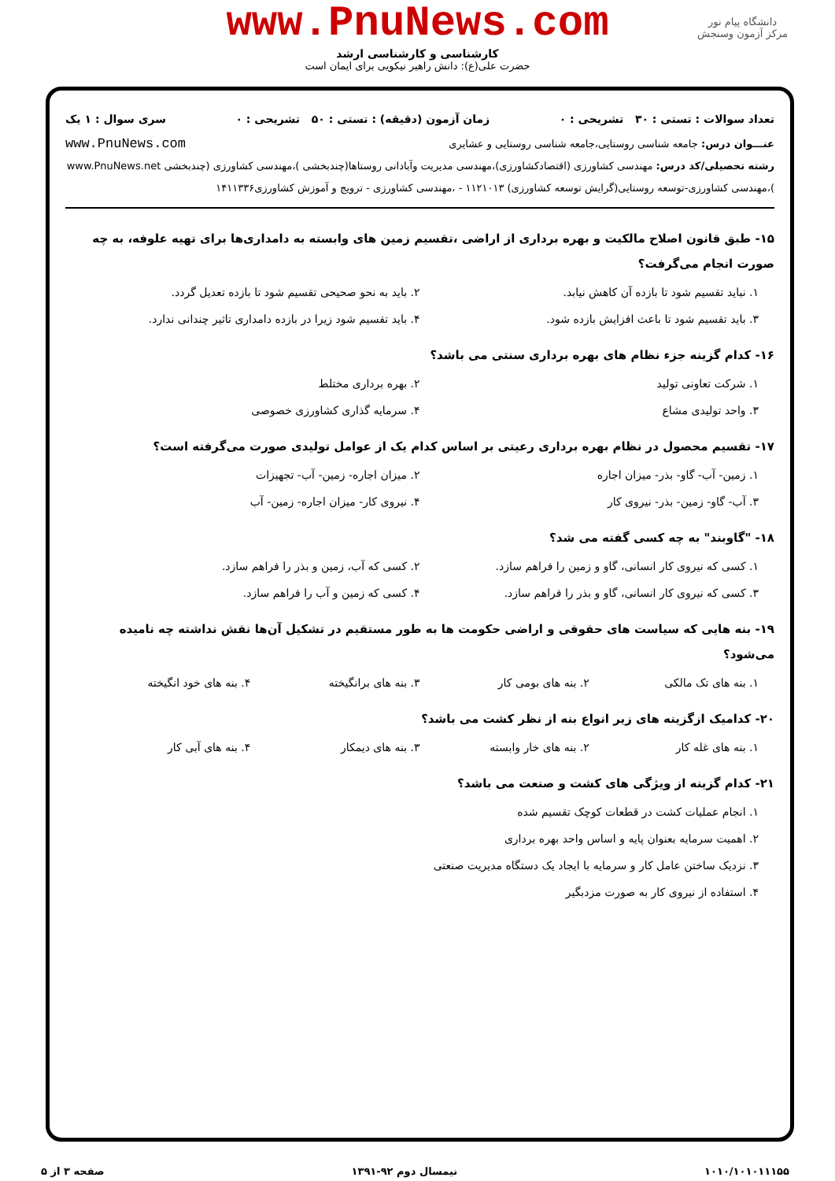www.PnuNews.com
کارشناسی و کارشناسی ارشد
حضرت علی(ع): دانش راهبر نیکویی برای ایمان است
دانشگاه پیام نور
مرکز آزمون وسنجش
تعداد سوالات : تستی : ۳۰ تشریحی : ۰ زمان آزمون (دقیقه) : تستی : ۵۰ تشریحی : ۰ سری سوال : ۱ یک
عنـــوان درس: جامعه شناسی روستایی،جامعه شناسی روستایی و عشایری www.PnuNews.com
رشته تحصیلی/کد درس: مهندسی کشاورزی (اقتصادکشاورزی)،مهندسی مدیریت وآبادانی روستاها(چندبخشی )،مهندسی کشاورزی (چندبخشی www.PnuNews.net )،مهندسی کشاورزی-توسعه روستایی(گرایش توسعه کشاورزی) ۱۱۲۱۰۱۳ - ،مهندسی کشاورزی - ترویج و آموزش کشاورزی۱۴۱۱۳۳۶
۱۵- طبق قانون اصلاح مالکیت و بهره برداری از اراضی ،تقسیم زمین های وابسته به دامداری‌ها برای تهیه علوفه، به چه صورت انجام می‌گرفت؟
۱. نباید تقسیم شود تا بازده آن کاهش نیابد. ۲. باید به نحو صحیحی تقسیم شود تا بازده تعدیل گردد. ۳. باید تقسیم شود تا باعث افزایش بازده شود. ۴. باید تقسیم شود زیرا در بازده دامداری تاثیر چندانی ندارد.
۱۶- کدام گزینه جزء نظام های بهره برداری سنتی می باشد؟
۱. شرکت تعاونی تولید ۲. بهره برداری مختلط ۳. واحد تولیدی مشاع ۴. سرمایه گذاری کشاورزی خصوصی
۱۷- تقسیم محصول در نظام بهره برداری رعیتی بر اساس کدام یک از عوامل تولیدی صورت می‌گرفته است؟
۱. زمین- آب- گاو- بذر- میزان اجاره ۲. میزان اجاره- زمین- آب- تجهیزات ۳. آب- گاو- زمین- بذر- نیروی کار ۴. نیروی کار- میزان اجاره- زمین- آب
۱۸- "گاوبند" به چه کسی گفته می شد؟
۱. کسی که نیروی کار انسانی، گاو و زمین را فراهم سازد. ۲. کسی که آب، زمین و بذر را فراهم سازد. ۳. کسی که نیروی کار انسانی، گاو و بذر را فراهم سازد. ۴. کسی که زمین و آب را فراهم سازد.
۱۹- بنه هایی که سیاست های حقوقی و اراضی حکومت ها به طور مستقیم در تشکیل آن‌ها نقش نداشته چه نامیده می‌شود؟
۱. بنه های تک مالکی ۲. بنه های بومی کار ۳. بنه های برانگیخته ۴. بنه های خود انگیخته
۲۰- کدامیک ازگزینه های زیر انواع بنه از نظر کشت می باشد؟
۱. بنه های غله کار ۲. بنه های خار وابسته ۳. بنه های دیمکار ۴. بنه های آبی کار
۲۱- کدام گزینه از ویژگی های کشت و صنعت می باشد؟
۱. انجام عملیات کشت در قطعات کوچک تقسیم شده
۲. اهمیت سرمایه بعنوان پایه و اساس واحد بهره برداری
۳. نزدیک ساختن عامل کار و سرمایه با ایجاد یک دستگاه مدیریت صنعتی
۴. استفاده از نیروی کار به صورت مزدبگیر
۱۰۱۰/۱۰۱۰۱۱۱۵۵ نیمسال دوم ۹۲-۱۳۹۱ صفحه ۳ از ۵